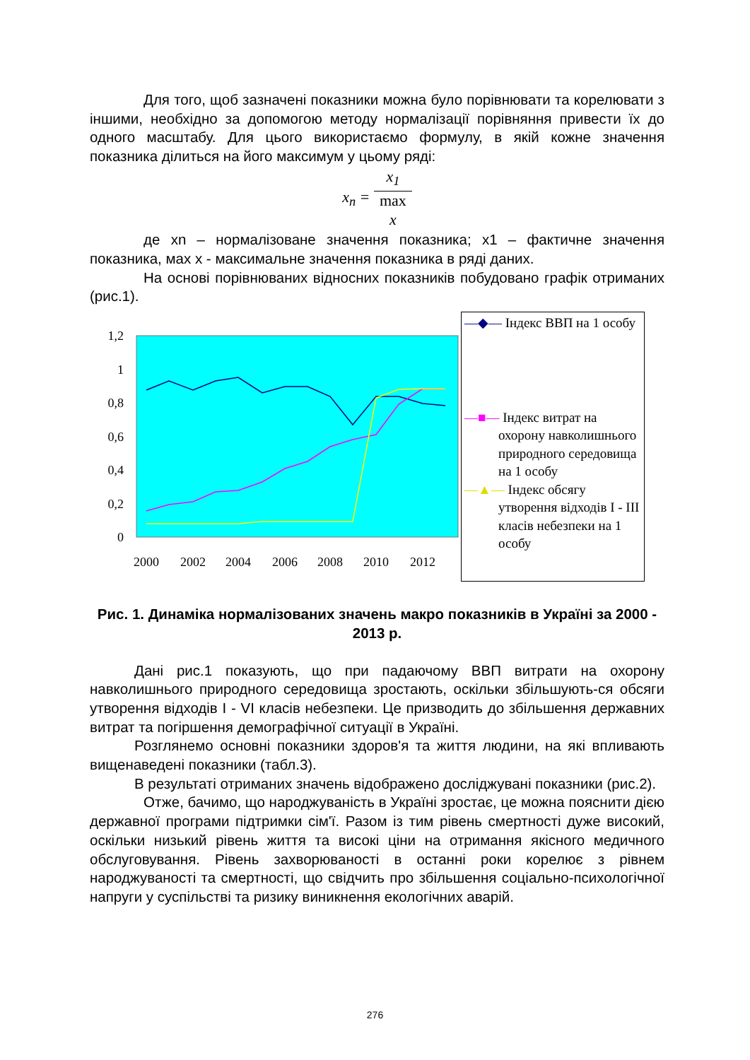Для того, щоб зазначені показники можна було порівнювати та корелювати з іншими, необхідно за допомогою методу нормалізації порівняння привести їх до одного масштабу. Для цього використаємо формулу, в якій кожне значення показника ділиться на його максимум у цьому ряді:
x<sub>n</sub> = x<sub>1</sub> max
x
де xn – нормалізоване значення показника; x1 – фактичне значення показника, мах x - максимальне значення показника в ряді даних.
На основі порівнюваних відносних показників побудовано графік отриманих (рис.1).
1,2
1
0,8
0,6
0,4
0,2
0
2000
2002
2004
2006
2008
2010
2012
—◆— Індекс ВВП на 1 особу
—■— Індекс витрат на охорону навколишнього природного середовища на 1 особу
—▲— Індекс обсягу утворення відходів I - III класів небезпеки на 1 особу
Рис. 1. Динаміка нормалізованих значень макро показників в Україні за 2000 - 2013 р.
Дані рис.1 показують, що при падаючому ВВП витрати на охорону навколишнього природного середовища зростають, оскільки збільшують-ся обсяги утворення відходів I - VI класів небезпеки. Це призводить до збільшення державних витрат та погіршення демографічної ситуації в Україні.
Розглянемо основні показники здоров'я та життя людини, на які впливають вищенаведені показники (табл.3).
В результаті отриманих значень відображено досліджувані показники (рис.2).
Отже, бачимо, що народжуваність в Україні зростає, це можна пояснити дією державної програми підтримки сім'ї. Разом із тим рівень смертності дуже високий, оскільки низький рівень життя та високі ціни на отримання якісного медичного обслуговування. Рівень захворюваності в останні роки корелює з рівнем народжуваності та смертності, що свідчить про збільшення соціально-психологічної напруги у суспільстві та ризику виникнення екологічних аварій.
276